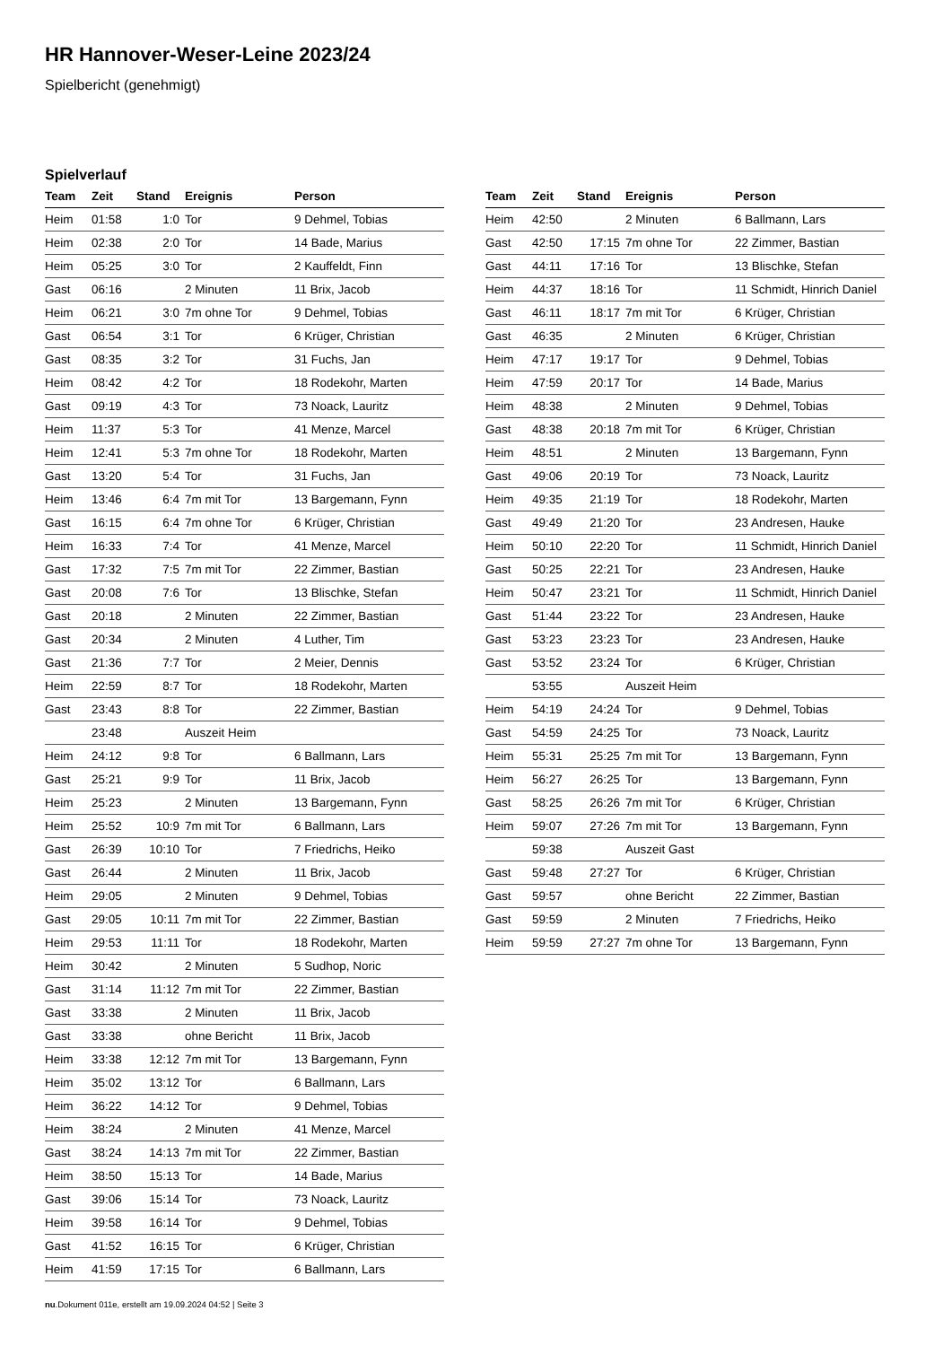HR Hannover-Weser-Leine 2023/24
Spielbericht (genehmigt)
Spielverlauf
| Team | Zeit | Stand | Ereignis | Person |
| --- | --- | --- | --- | --- |
| Heim | 01:58 | 1:0 | Tor | 9 Dehmel, Tobias |
| Heim | 02:38 | 2:0 | Tor | 14 Bade, Marius |
| Heim | 05:25 | 3:0 | Tor | 2 Kauffeldt, Finn |
| Gast | 06:16 | | 2 Minuten | 11 Brix, Jacob |
| Heim | 06:21 | 3:0 | 7m ohne Tor | 9 Dehmel, Tobias |
| Gast | 06:54 | 3:1 | Tor | 6 Krüger, Christian |
| Gast | 08:35 | 3:2 | Tor | 31 Fuchs, Jan |
| Heim | 08:42 | 4:2 | Tor | 18 Rodekohr, Marten |
| Gast | 09:19 | 4:3 | Tor | 73 Noack, Lauritz |
| Heim | 11:37 | 5:3 | Tor | 41 Menze, Marcel |
| Heim | 12:41 | 5:3 | 7m ohne Tor | 18 Rodekohr, Marten |
| Gast | 13:20 | 5:4 | Tor | 31 Fuchs, Jan |
| Heim | 13:46 | 6:4 | 7m mit Tor | 13 Bargemann, Fynn |
| Gast | 16:15 | 6:4 | 7m ohne Tor | 6 Krüger, Christian |
| Heim | 16:33 | 7:4 | Tor | 41 Menze, Marcel |
| Gast | 17:32 | 7:5 | 7m mit Tor | 22 Zimmer, Bastian |
| Gast | 20:08 | 7:6 | Tor | 13 Blischke, Stefan |
| Gast | 20:18 | | 2 Minuten | 22 Zimmer, Bastian |
| Gast | 20:34 | | 2 Minuten | 4 Luther, Tim |
| Gast | 21:36 | 7:7 | Tor | 2 Meier, Dennis |
| Heim | 22:59 | 8:7 | Tor | 18 Rodekohr, Marten |
| Gast | 23:43 | 8:8 | Tor | 22 Zimmer, Bastian |
| | 23:48 | | Auszeit Heim | |
| Heim | 24:12 | 9:8 | Tor | 6 Ballmann, Lars |
| Gast | 25:21 | 9:9 | Tor | 11 Brix, Jacob |
| Heim | 25:23 | | 2 Minuten | 13 Bargemann, Fynn |
| Heim | 25:52 | 10:9 | 7m mit Tor | 6 Ballmann, Lars |
| Gast | 26:39 | 10:10 | Tor | 7 Friedrichs, Heiko |
| Gast | 26:44 | | 2 Minuten | 11 Brix, Jacob |
| Heim | 29:05 | | 2 Minuten | 9 Dehmel, Tobias |
| Gast | 29:05 | 10:11 | 7m mit Tor | 22 Zimmer, Bastian |
| Heim | 29:53 | 11:11 | Tor | 18 Rodekohr, Marten |
| Heim | 30:42 | | 2 Minuten | 5 Sudhop, Noric |
| Gast | 31:14 | 11:12 | 7m mit Tor | 22 Zimmer, Bastian |
| Gast | 33:38 | | 2 Minuten | 11 Brix, Jacob |
| Gast | 33:38 | | ohne Bericht | 11 Brix, Jacob |
| Heim | 33:38 | 12:12 | 7m mit Tor | 13 Bargemann, Fynn |
| Heim | 35:02 | 13:12 | Tor | 6 Ballmann, Lars |
| Heim | 36:22 | 14:12 | Tor | 9 Dehmel, Tobias |
| Heim | 38:24 | | 2 Minuten | 41 Menze, Marcel |
| Gast | 38:24 | 14:13 | 7m mit Tor | 22 Zimmer, Bastian |
| Heim | 38:50 | 15:13 | Tor | 14 Bade, Marius |
| Gast | 39:06 | 15:14 | Tor | 73 Noack, Lauritz |
| Heim | 39:58 | 16:14 | Tor | 9 Dehmel, Tobias |
| Gast | 41:52 | 16:15 | Tor | 6 Krüger, Christian |
| Heim | 41:59 | 17:15 | Tor | 6 Ballmann, Lars |
| Team | Zeit | Stand | Ereignis | Person |
| --- | --- | --- | --- | --- |
| Heim | 42:50 | | 2 Minuten | 6 Ballmann, Lars |
| Gast | 42:50 | 17:15 | 7m ohne Tor | 22 Zimmer, Bastian |
| Gast | 44:11 | 17:16 | Tor | 13 Blischke, Stefan |
| Heim | 44:37 | 18:16 | Tor | 11 Schmidt, Hinrich Daniel |
| Gast | 46:11 | 18:17 | 7m mit Tor | 6 Krüger, Christian |
| Gast | 46:35 | | 2 Minuten | 6 Krüger, Christian |
| Heim | 47:17 | 19:17 | Tor | 9 Dehmel, Tobias |
| Heim | 47:59 | 20:17 | Tor | 14 Bade, Marius |
| Heim | 48:38 | | 2 Minuten | 9 Dehmel, Tobias |
| Gast | 48:38 | 20:18 | 7m mit Tor | 6 Krüger, Christian |
| Heim | 48:51 | | 2 Minuten | 13 Bargemann, Fynn |
| Gast | 49:06 | 20:19 | Tor | 73 Noack, Lauritz |
| Heim | 49:35 | 21:19 | Tor | 18 Rodekohr, Marten |
| Gast | 49:49 | 21:20 | Tor | 23 Andresen, Hauke |
| Heim | 50:10 | 22:20 | Tor | 11 Schmidt, Hinrich Daniel |
| Gast | 50:25 | 22:21 | Tor | 23 Andresen, Hauke |
| Heim | 50:47 | 23:21 | Tor | 11 Schmidt, Hinrich Daniel |
| Gast | 51:44 | 23:22 | Tor | 23 Andresen, Hauke |
| Gast | 53:23 | 23:23 | Tor | 23 Andresen, Hauke |
| Gast | 53:52 | 23:24 | Tor | 6 Krüger, Christian |
| | 53:55 | | Auszeit Heim | |
| Heim | 54:19 | 24:24 | Tor | 9 Dehmel, Tobias |
| Gast | 54:59 | 24:25 | Tor | 73 Noack, Lauritz |
| Heim | 55:31 | 25:25 | 7m mit Tor | 13 Bargemann, Fynn |
| Heim | 56:27 | 26:25 | Tor | 13 Bargemann, Fynn |
| Gast | 58:25 | 26:26 | 7m mit Tor | 6 Krüger, Christian |
| Heim | 59:07 | 27:26 | 7m mit Tor | 13 Bargemann, Fynn |
| | 59:38 | | Auszeit Gast | |
| Gast | 59:48 | 27:27 | Tor | 6 Krüger, Christian |
| Gast | 59:57 | | ohne Bericht | 22 Zimmer, Bastian |
| Gast | 59:59 | | 2 Minuten | 7 Friedrichs, Heiko |
| Heim | 59:59 | 27:27 | 7m ohne Tor | 13 Bargemann, Fynn |
nu.Dokument 011e, erstellt am 19.09.2024 04:52 | Seite 3